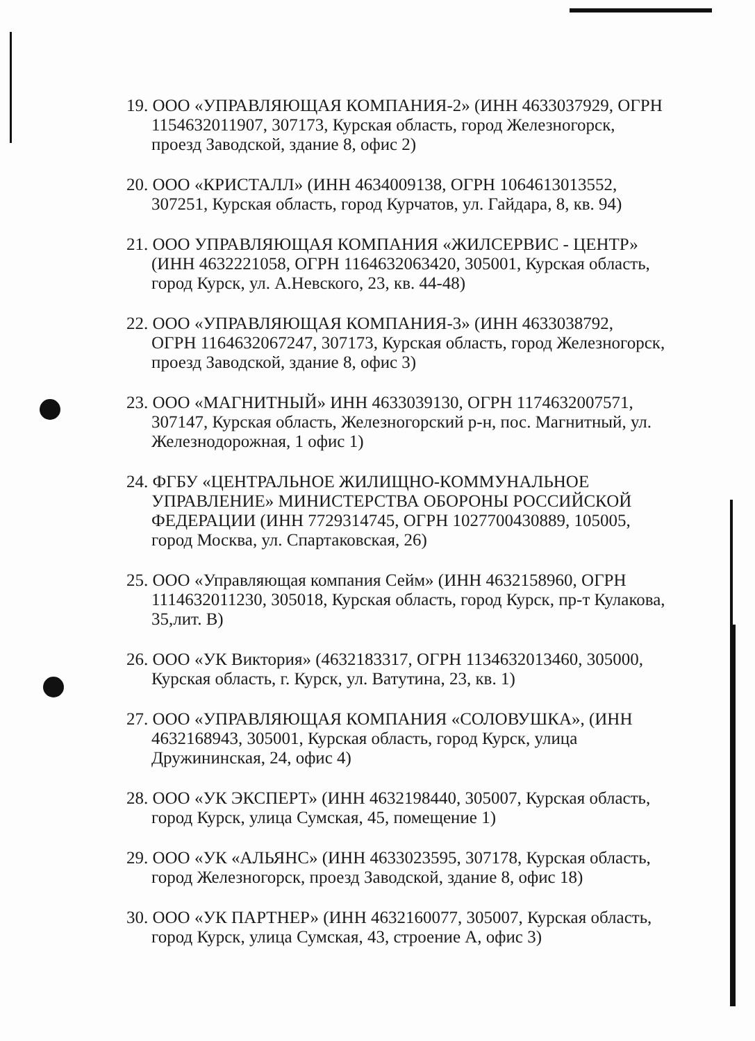19. ООО «УПРАВЛЯЮЩАЯ КОМПАНИЯ-2» (ИНН 4633037929, ОГРН
1154632011907, 307173, Курская область, город Железногорск, проезд Заводской, здание 8, офис 2)
20. ООО «КРИСТАЛЛ» (ИНН 4634009138, ОГРН 1064613013552,
307251, Курская область, город Курчатов, ул. Гайдара, 8, кв. 94)
21. ООО УПРАВЛЯЮЩАЯ КОМПАНИЯ «ЖИЛСЕРВИС - ЦЕНТР»
(ИНН 4632221058, ОГРН 1164632063420, 305001, Курская область, город Курск, ул. А.Невского, 23, кв. 44-48)
22. ООО «УПРАВЛЯЮЩАЯ КОМПАНИЯ-3» (ИНН 4633038792,
ОГРН 1164632067247, 307173, Курская область, город Железногорск, проезд Заводской, здание 8, офис 3)
23. ООО «МАГНИТНЫЙ» ИНН 4633039130, ОГРН 1174632007571,
307147, Курская область, Железногорский р-н, пос. Магнитный, ул. Железнодорожная, 1 офис 1)
24. ФГБУ «ЦЕНТРАЛЬНОЕ ЖИЛИЩНО-КОММУНАЛЬНОЕ
УПРАВЛЕНИЕ» МИНИСТЕРСТВА ОБОРОНЫ РОССИЙСКОЙ ФЕДЕРАЦИИ (ИНН 7729314745, ОГРН 1027700430889, 105005, город Москва, ул. Спартаковская, 26)
25. ООО «Управляющая компания Сейм» (ИНН 4632158960, ОГРН
1114632011230, 305018, Курская область, город Курск, пр-т Кулакова, 35,лит. В)
26. ООО «УК Виктория» (4632183317, ОГРН 1134632013460, 305000,
Курская область, г. Курск, ул. Ватутина, 23, кв. 1)
27. ООО «УПРАВЛЯЮЩАЯ КОМПАНИЯ «СОЛОВУШКА», (ИНН
4632168943, 305001, Курская область, город Курск, улица Дружининская, 24, офис 4)
28. ООО «УК ЭКСПЕРТ» (ИНН 4632198440, 305007, Курская область,
город Курск, улица Сумская, 45, помещение 1)
29. ООО «УК «АЛЬЯНС» (ИНН 4633023595, 307178, Курская область,
город Железногорск, проезд Заводской, здание 8, офис 18)
30. ООО «УК ПАРТНЕР» (ИНН 4632160077, 305007, Курская область,
город Курск, улица Сумская, 43, строение А, офис 3)